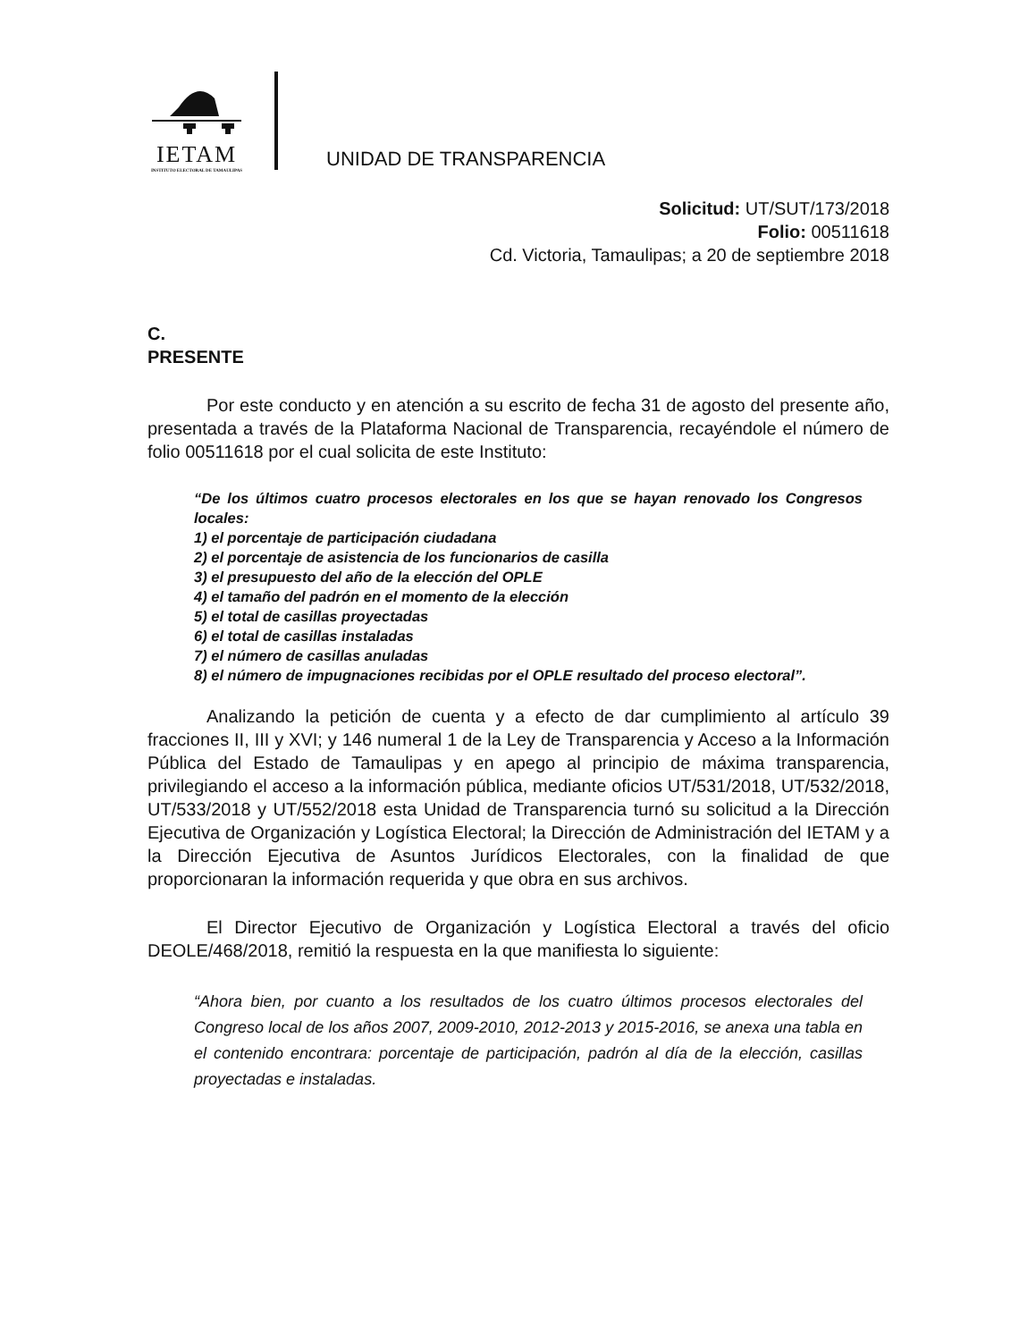IETAM
INSTITUTO ELECTORAL DE TAMAULIPAS
UNIDAD DE TRANSPARENCIA
Solicitud: UT/SUT/173/2018
Folio: 00511618
Cd. Victoria, Tamaulipas; a 20 de septiembre 2018
C.
PRESENTE
Por este conducto y en atención a su escrito de fecha 31 de agosto del presente año, presentada a través de la Plataforma Nacional de Transparencia, recayéndole el número de folio 00511618 por el cual solicita de este Instituto:
“De los últimos cuatro procesos electorales en los que se hayan renovado los Congresos locales:
1) el porcentaje de participación ciudadana
2) el porcentaje de asistencia de los funcionarios de casilla
3) el presupuesto del año de la elección del OPLE
4) el tamaño del padrón en el momento de la elección
5) el total de casillas proyectadas
6) el total de casillas instaladas
7) el número de casillas anuladas
8) el número de impugnaciones recibidas por el OPLE resultado del proceso electoral”.
Analizando la petición de cuenta y a efecto de dar cumplimiento al artículo 39 fracciones II, III y XVI; y 146 numeral 1 de la Ley de Transparencia y Acceso a la Información Pública del Estado de Tamaulipas y en apego al principio de máxima transparencia, privilegiando el acceso a la información pública, mediante oficios UT/531/2018, UT/532/2018, UT/533/2018 y UT/552/2018 esta Unidad de Transparencia turnó su solicitud a la Dirección Ejecutiva de Organización y Logística Electoral; la Dirección de Administración del IETAM y a la Dirección Ejecutiva de Asuntos Jurídicos Electorales, con la finalidad de que proporcionaran la información requerida y que obra en sus archivos.
El Director Ejecutivo de Organización y Logística Electoral a través del oficio DEOLE/468/2018, remitió la respuesta en la que manifiesta lo siguiente:
“Ahora bien, por cuanto a los resultados de los cuatro últimos procesos electorales del Congreso local de los años 2007, 2009-2010, 2012-2013 y 2015-2016, se anexa una tabla en el contenido encontrara: porcentaje de participación, padrón al día de la elección, casillas proyectadas e instaladas.